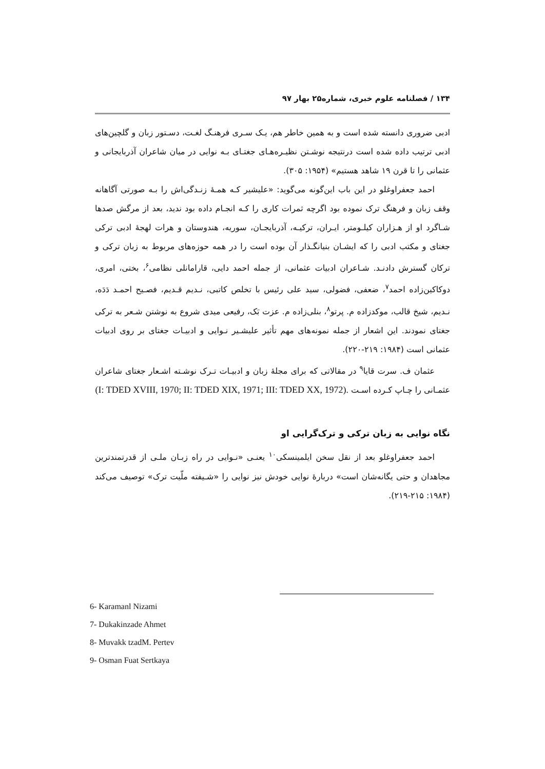۱۳۴ / فصلنامه علوم خبری، شماره۲۵ بهار ۹۷
ادبی ضروری دانسته شده است و به همین خاطر هم، یـک سـری فرهنـگ لغـت، دسـتور زبان و گلچین‌های ادبی ترتیب داده شده است درنتیجه نوشـتن نظیـره‌هـای جغتـای بـه نوایی در میان شاعران آذربایجانی و عثمانی را تا قرن ۱۹ شاهد هستیم» (۱۹۵۴: ۳۰۵).
احمد جعفراوغلو در این باب این‌گونه می‌گوید: «علیشیر کـه همـۀ زنـدگی‌اش را بـه صورتی آگاهانه وقف زبان و فرهنگ ترک نموده بود اگرچه ثمرات کاری را کـه انجـام داده بود ندید، بعد از مرگش صدها شـاگرد او از هـزاران کیلـومتر، ایـران، ترکیـه، آذربایجـان، سوریه، هندوستان و هرات لهجۀ ادبی ترکی جغتای و مکتب ادبی را که ایشـان بنیانگـذار آن بوده است را در همه حوزه‌های مربوط به زبان ترکی و ترکان گسترش دادنـد. شـاعران ادبیات عثمانی، از جمله احمد دایی، قارامانلی نظامی<sup>۶</sup>، بختی، امری، دوکاکین‌زاده احمد<sup>۷</sup>، ضعفی، فضولی، سید علی رئیس با تخلص کاتبی، نـدیم قـدیم، فصـیح احمـد دَدَه، نـدیم، شیخ قالب، موکدزاده م. پرتو<sup>۸</sup>، بنلی‌زاده م. عزت بَک، رفیعی میدی شروع به نوشتن شـعر به ترکی جغتای نمودند. این اشعار از جمله نمونه‌های مهم تأثیر علیشـیر نـوایی و ادبیـات جغتای بر روی ادبیات عثمانی است (۱۹۸۴: ۲۱۹-۲۲۰).
عثمان ف. سرت قایا<sup>۹</sup> در مقالاتی که برای مجلۀ زبان و ادبیـات تـرک نوشـته اشـعار جغتای شاعران عثمـانی را چـاپ کـرده اسـت (I: TDED XVIII, 1970; II: TDED XIX, 1971; III: TDED XX, 1972).
نگاه نوایی به زبان ترکی و ترک‌گرایی او
احمد جعفراوغلو بعد از نقل سخن ایلمینسکی<sup>۱۰</sup> یعنـی «نـوایی در راه زبـان ملـی از قدرتمندترین مجاهدان و حتی یگانه‌شان است» دربارۀ نوایی خودش نیز نوایی را «شـیفته ملّیت ترک» توصیف می‌کند (۱۹۸۴: ۲۱۵-۲۱۹).
6- Karamanl Nizami
7- Dukakinzade Ahmet
8- Muvakk tzadM. Pertev
9- Osman Fuat Sertkaya